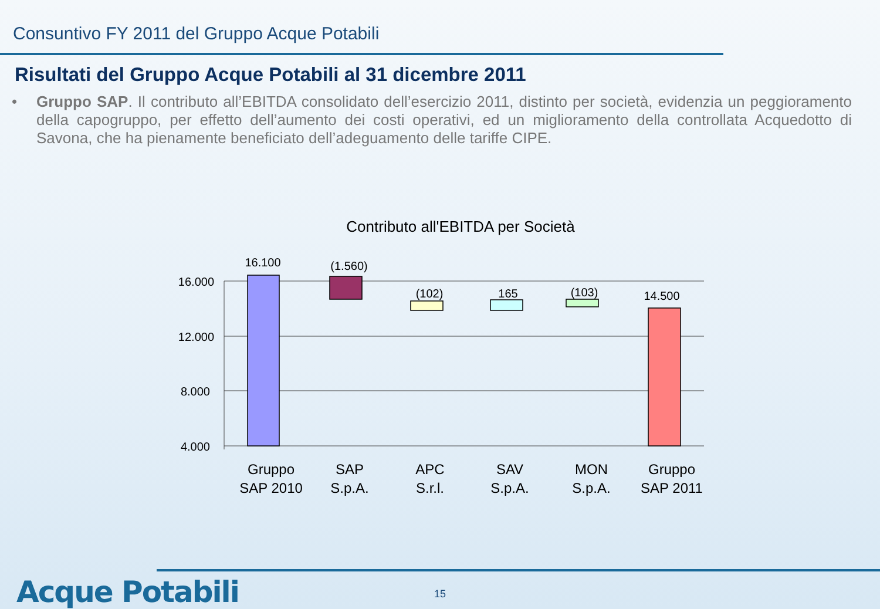Consuntivo FY 2011 del Gruppo Acque Potabili
Risultati del Gruppo Acque Potabili al 31 dicembre 2011
• Gruppo SAP. Il contributo all’EBITDA consolidato dell’esercizio 2011, distinto per società, evidenzia un peggioramento della capogruppo, per effetto dell’aumento dei costi operativi, ed un miglioramento della controllata Acquedotto di Savona, che ha pienamente beneficiato dell’adeguamento delle tariffe CIPE.
Contributo all'EBITDA per Società
16.000
12.000
8.000
4.000
16.100
(1.560)
(102)
165
(103)
14.500
Gruppo
SAP 2010
SAP
S.p.A.
APC
S.r.l.
SAV
S.p.A.
MON
S.p.A.
Gruppo
SAP 2011
Acque Potabili 15